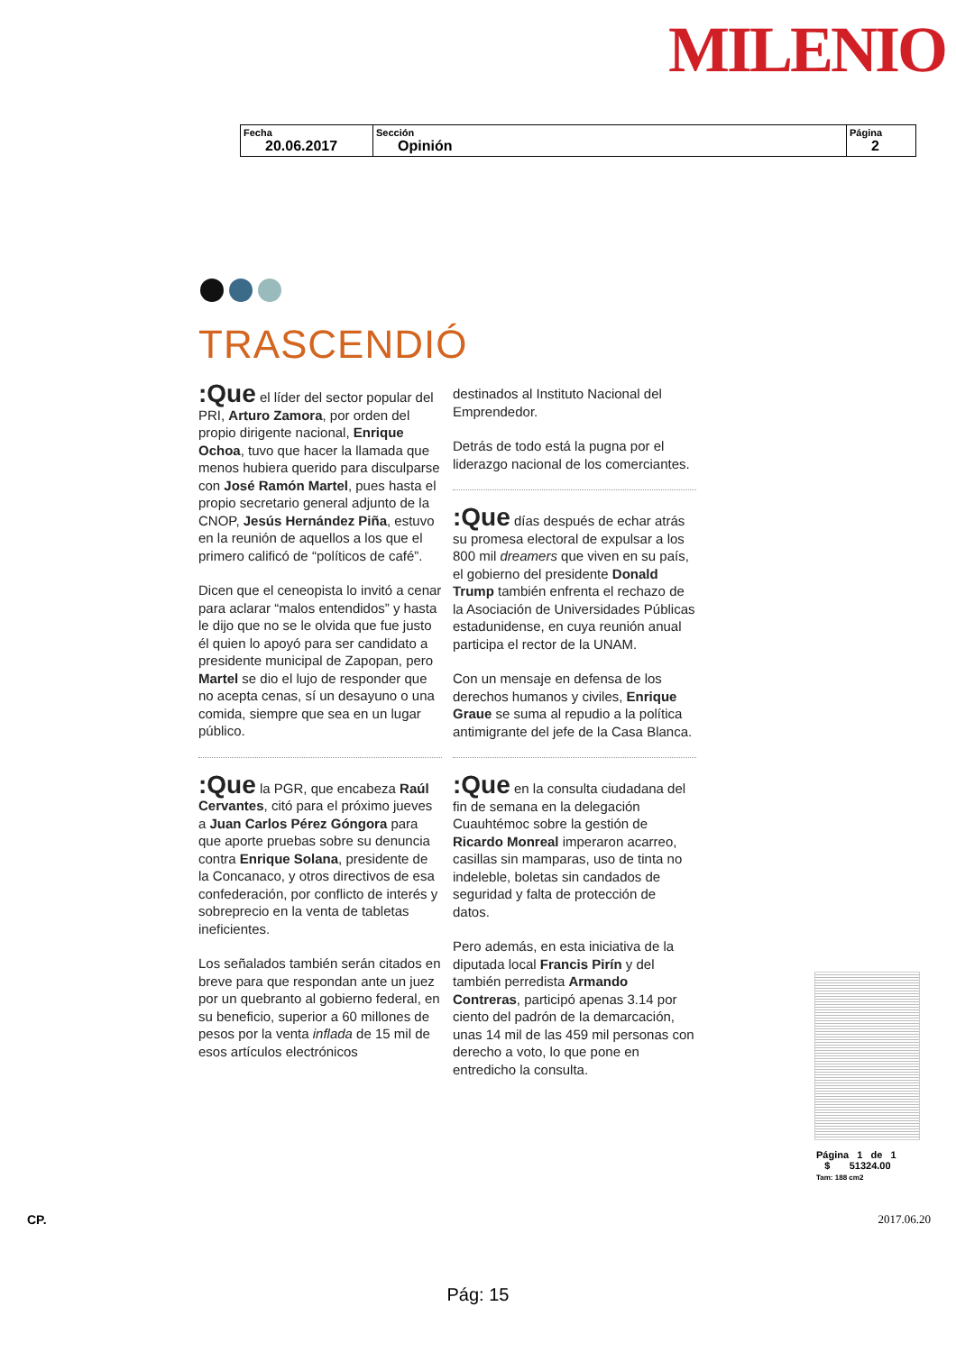MILENIO
| Fecha 20.06.2017 | Sección Opinión | Página 2 |
TRASCENDIÓ
:Que el líder del sector popular del PRI, Arturo Zamora, por orden del propio dirigente nacional, Enrique Ochoa, tuvo que hacer la llamada que menos hubiera querido para disculparse con José Ramón Martel, pues hasta el propio secretario general adjunto de la CNOP, Jesús Hernández Piña, estuvo en la reunión de aquellos a los que el primero calificó de “políticos de café”.
Dicen que el ceneopista lo invitó a cenar para aclarar “malos entendidos” y hasta le dijo que no se le olvida que fue justo él quien lo apoyó para ser candidato a presidente municipal de Zapopan, pero Martel se dio el lujo de responder que no acepta cenas, sí un desayuno o una comida, siempre que sea en un lugar público.
:Que la PGR, que encabeza Raúl Cervantes, citó para el próximo jueves a Juan Carlos Pérez Góngora para que aporte pruebas sobre su denuncia contra Enrique Solana, presidente de la Concanaco, y otros directivos de esa confederación, por conflicto de interés y sobreprecio en la venta de tabletas ineficientes.
Los señalados también serán citados en breve para que respondan ante un juez por un quebranto al gobierno federal, en su beneficio, superior a 60 millones de pesos por la venta inflada de 15 mil de esos artículos electrónicos
destinados al Instituto Nacional del Emprendedor.
Detrás de todo está la pugna por el liderazgo nacional de los comerciantes.
:Que días después de echar atrás su promesa electoral de expulsar a los 800 mil dreamers que viven en su país, el gobierno del presidente Donald Trump también enfrenta el rechazo de la Asociación de Universidades Públicas estadunidense, en cuya reunión anual participa el rector de la UNAM.
Con un mensaje en defensa de los derechos humanos y civiles, Enrique Graue se suma al repudio a la política antimigrante del jefe de la Casa Blanca.
:Que en la consulta ciudadana del fin de semana en la delegación Cuauhtémoc sobre la gestión de Ricardo Monreal imperaron acarreo, casillas sin mamparas, uso de tinta no indeleble, boletas sin candados de seguridad y falta de protección de datos.
Pero además, en esta iniciativa de la diputada local Francis Pirín y del también perredista Armando Contreras, participó apenas 3.14 por ciento del padrón de la demarcación, unas 14 mil de las 459 mil personas con derecho a voto, lo que pone en entredicho la consulta.
Página 1 de 1
$ 51324.00
Tam: 188 cm2
CP. 2017.06.20
Pág: 15